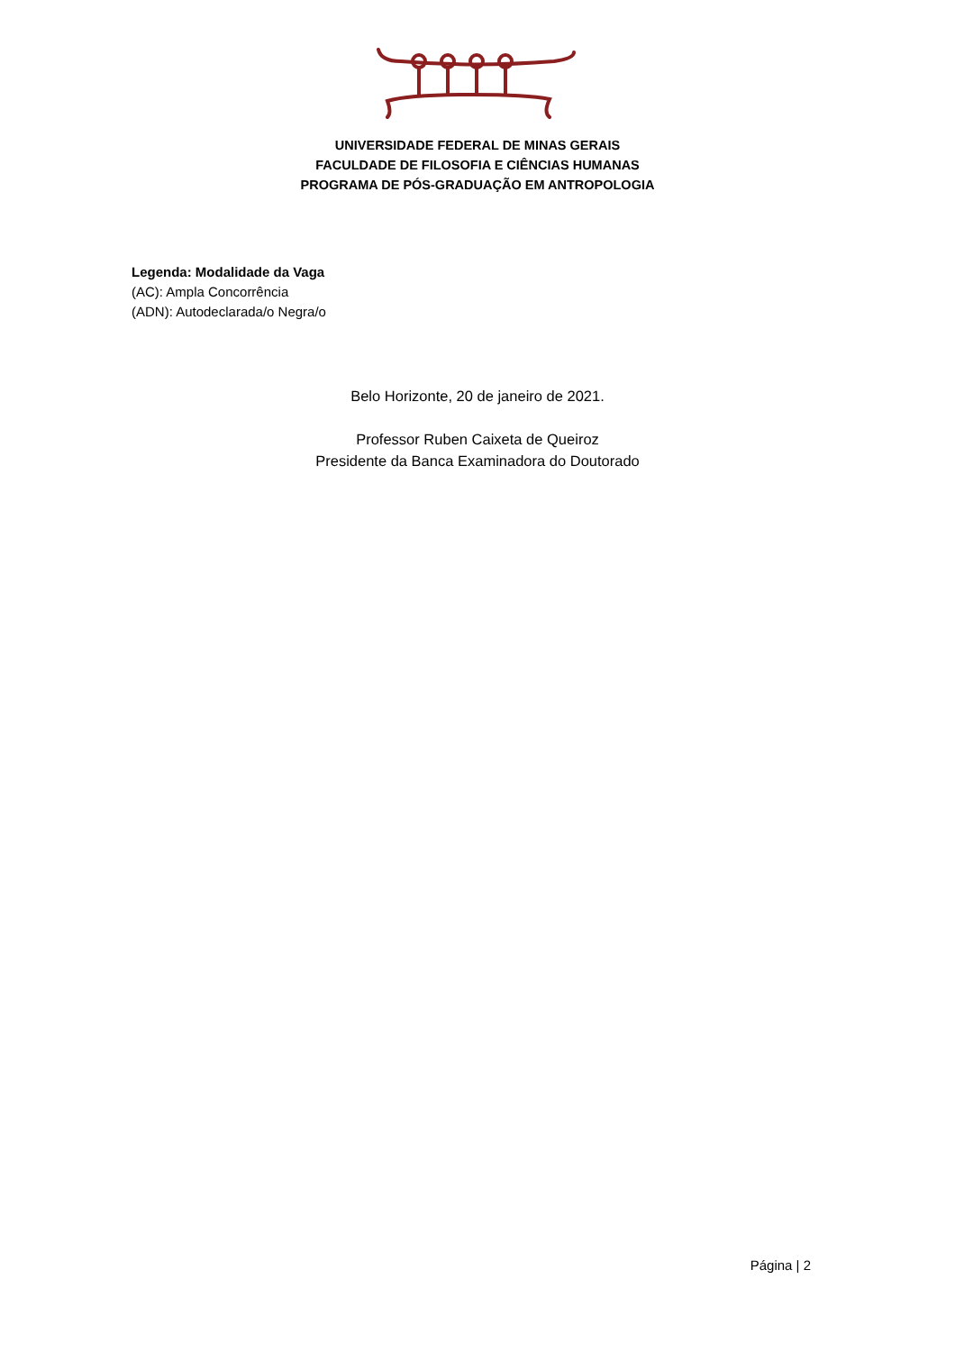UNIVERSIDADE FEDERAL DE MINAS GERAIS
FACULDADE DE FILOSOFIA E CIÊNCIAS HUMANAS
PROGRAMA DE PÓS-GRADUAÇÃO EM ANTROPOLOGIA
Legenda: Modalidade da Vaga
(AC): Ampla Concorrência
(ADN): Autodeclarada/o Negra/o
Belo Horizonte, 20 de janeiro de 2021.
Professor Ruben Caixeta de Queiroz
Presidente da Banca Examinadora do Doutorado
Página | 2